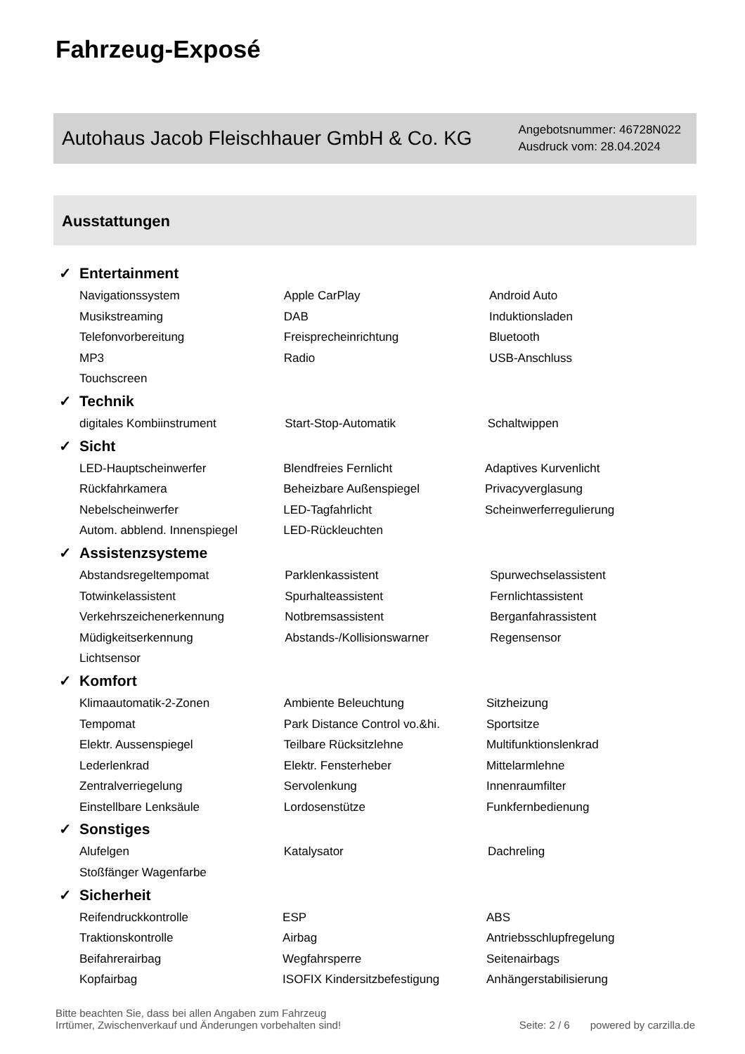Fahrzeug-Exposé
Autohaus Jacob Fleischhauer GmbH & Co. KG
Angebotsnummer: 46728N022
Ausdruck vom: 28.04.2024
Ausstattungen
✓ Entertainment
| Navigationssystem | Apple CarPlay | Android Auto |
| Musikstreaming | DAB | Induktionsladen |
| Telefonvorbereitung | Freisprecheinrichtung | Bluetooth |
| MP3 | Radio | USB-Anschluss |
| Touchscreen | | |
✓ Technik
| digitales Kombiinstrument | Start-Stop-Automatik | Schaltwippen |
✓ Sicht
| LED-Hauptscheinwerfer | Blendfreies Fernlicht | Adaptives Kurvenlicht |
| Rückfahrkamera | Beheizbare Außenspiegel | Privacyverglasung |
| Nebelscheinwerfer | LED-Tagfahrlicht | Scheinwerferregulierung |
| Autom. abblend. Innenspiegel | LED-Rückleuchten | |
✓ Assistenzsysteme
| Abstandsregeltempomat | Parklenkassistent | Spurwechselassistent |
| Totwinkelassistent | Spurhalteassistent | Fernlichtassistent |
| Verkehrszeichenerkennung | Notbremsassistent | Berganfahrassistent |
| Müdigkeitserkennung | Abstands-/Kollisionswarner | Regensensor |
| Lichtsensor | | |
✓ Komfort
| Klimaautomatik-2-Zonen | Ambiente Beleuchtung | Sitzheizung |
| Tempomat | Park Distance Control vo.&hi. | Sportsitze |
| Elektr. Aussenspiegel | Teilbare Rücksitzlehne | Multifunktionslenkrad |
| Lederlenkrad | Elektr. Fensterheber | Mittelarmlehne |
| Zentralverriegelung | Servolenkung | Innenraumfilter |
| Einstellbare Lenksäule | Lordosenstütze | Funkfernbedienung |
✓ Sonstiges
| Alufelgen | Katalysator | Dachreling |
| Stoßfänger Wagenfarbe | | |
✓ Sicherheit
| Reifendruckkontrolle | ESP | ABS |
| Traktionskontrolle | Airbag | Antriebsschlupfregelung |
| Beifahrerairbag | Wegfahrsperre | Seitenairbags |
| Kopfairbag | ISOFIX Kindersitzbefestigung | Anhängerstabilisierung |
Bitte beachten Sie, dass bei allen Angaben zum Fahrzeug
Irrtümer, Zwischenverkauf und Änderungen vorbehalten sind!
Seite: 2 / 6 powered by carzilla.de